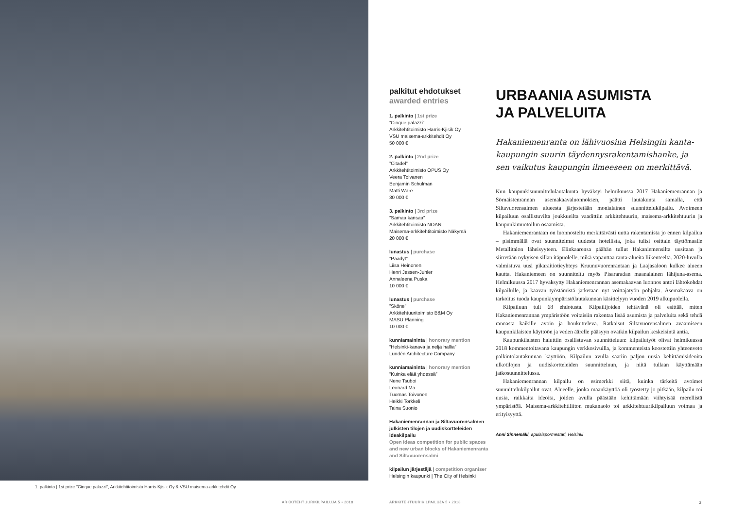1. palkinto | 1st prize ”Cinque palazzi”, Arkkitehtitoimisto Harris-Kjisik Oy & VSU maisema-arkkitehdit Oy
ARKKITEHTUURIKILPAILUJA 5 • 2018
palkitut ehdotukset
awarded entries
1. palkinto | 1st prize
”Cinque palazzi”
Arkkitehtitoimisto Harris-Kjisik Oy
VSU maisema-arkkitehdit Oy
50 000 €
2. palkinto | 2nd prize
”Citadel”
Arkkitehtitoimisto OPUS Oy
Veera Tolvanen
Benjamin Schulman
Matti Wäre
30 000 €
3. palkinto | 3rd prize
”Samaa kansaa”
Arkkitehtitoimisto NOAN
Maisema-arkkitehtitoimisto Näkymä
20 000 €
lunastus | purchase
”Päädyt”
Liisa Heinonen
Henri Jessen-Juhler
Annaleena Puska
10 000 €
lunastus | purchase
”Sköne”
Arkkitehtuuritoimisto B&M Oy
MASU Planning
10 000 €
kunniamaininta | honorary mention
“Helsinki-kanava ja neljä hallia”
Lundén Architecture Company
kunniamaininta | honorary mention
“Kuinka elää yhdessä”
Nene Tsuboi
Leonard Ma
Tuomas Toivonen
Heikki Torkkeli
Taina Suonio
Hakaniemenrannan ja Siltavuorensalmen julkisten tilojen ja uudiskortteleiden ideakilpailu
Open ideas competition for public spaces and new urban blocks of Hakaniemenranta and Siltavuorensalmi
kilpailun järjestäjä | competition organiser
Helsingin kaupunki | The City of Helsinki
URBAANIA ASUMISTA
JA PALVELUITA
Hakaniemenranta on lähivuosina Helsingin kanta-kaupungin suurin täydennysrakentamishanke, ja sen vaikutus kaupungin ilmeeseen on merkittävä.
Kun kaupunkisuunnittelulautakunta hyväksyi helmikuussa 2017 Hakaniemenrannan ja Sörnäistenrannan asemakaavaluonnoksen, päätti lautakunta samalla, että Siltavuorensalmen alueesta järjestetään monialainen suunnittelukilpailu. Avoimeen kilpailuun osallistuvilta joukkueilta vaadittiin arkkitehtuurin, maisema-arkkitehtuurin ja kaupunkimuotoilun osaamista.
Hakaniemenrantaan on luonnosteltu merkittävästi uutta rakentamista jo ennen kilpailua – pisimmällä ovat suunnitelmat uudesta hotellista, joka tulisi osittain täyttömaalle Metallitalon läheisyyteen. Elinkaarensa päähän tullut Hakaniemensilta uusitaan ja siirretään nykyisen sillan itäpuolelle, mikä vapauttaa ranta-alueita liikenteeltä. 2020-luvulla valmistuva uusi pikaraitiotieyhteys Kruunuvuorenrantaan ja Laajasaloon kulkee alueen kautta. Hakaniemeen on suunniteltu myös Pisararadan maanalainen lähijuna-asema. Helmikuussa 2017 hyväksytty Hakaniemenrannan asemakaavan luonnos antoi lähtökohdat kilpailulle, ja kaavan työstämistä jatketaan nyt voittajatyön pohjalta. Asemakaava on tarkoitus tuoda kaupunkiympäristölautakunnan käsittelyyn vuoden 2019 alkupuolella.
Kilpailuun tuli 68 ehdotusta. Kilpailijoiden tehtävänä oli esittää, miten Hakaniemenrannan ympäristöön voitaisiin rakentaa lisää asumista ja palveluita sekä tehdä rannasta kaikille avoin ja houkutteleva. Ratkaisut Siltavuorensalmen avaamiseen kaupunkilaisten käyttöön ja veden äärelle pääsyyn ovatkin kilpailun keskeisintä antia.
Kaupunkilaisten haluttiin osallistuvan suunnitteluun: kilpailutyöt olivat helmikuussa 2018 kommentoitavana kaupungin verkkosivuilla, ja kommenteista koostettiin yhteenveto palkintolautakunnan käyttöön. Kilpailun avulla saatiin paljon uusia kehittämisideoita ulkotilojen ja uudiskortteleiden suunnitteluun, ja niitä tullaan käyttämään jatkosuunnittelussa.
Hakaniemenrannan kilpailu on esimerkki siitä, kuinka tärkeitä avoimet suunnittelukilpailut ovat. Alueelle, jonka maankäyttöä oli työstetty jo pitkään, kilpailu toi uusia, raikkaita ideoita, joiden avulla päästään kehittämään viihtyisää merellistä ympäristöä. Maisema-arkkitehtiliiton mukanaolo toi arkkitehtuurikilpailuun voimaa ja erityisyyttä.
Anni Sinnemäki, apulaispormestari, Helsinki
ARKKITEHTUURIKILPAILUJA 5 • 2018
3